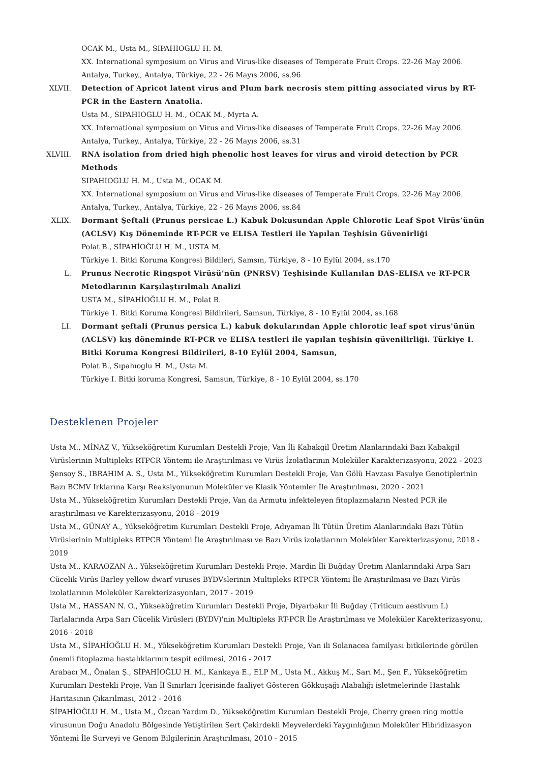OCAK M., Usta M., SIPAHIOGLU H. M.
XX. International symposium on Virus and Virus-like diseases of Temperate Fruit Crops. 22-26 May 2006. Antalya, Turkey., Antalya, Türkiye, 22 - 26 Mayıs 2006, ss.96
XLVII. Detection of Apricot latent virus and Plum bark necrosis stem pitting associated virus by RT-PCR in the Eastern Anatolia.
Usta M., SIPAHIOGLU H. M., OCAK M., Myrta A.
XX. International symposium on Virus and Virus-like diseases of Temperate Fruit Crops. 22-26 May 2006. Antalya, Turkey., Antalya, Türkiye, 22 - 26 Mayıs 2006, ss.31
XLVIII. RNA isolation from dried high phenolic host leaves for virus and viroid detection by PCR Methods
SIPAHIOGLU H. M., Usta M., OCAK M.
XX. International symposium on Virus and Virus-like diseases of Temperate Fruit Crops. 22-26 May 2006. Antalya, Turkey., Antalya, Türkiye, 22 - 26 Mayıs 2006, ss.84
XLIX. Dormant Şeftali (Prunus persicae L.) Kabuk Dokusundan Apple Chlorotic Leaf Spot Virüs’ünün (ACLSV) Kış Döneminde RT-PCR ve ELISA Testleri ile Yapılan Teşhisin Güvenirliği
Polat B., SİPAHİOĞLU H. M., USTA M.
Türkiye 1. Bitki Koruma Kongresi Bildileri, Samsın, Türkiye, 8 - 10 Eylül 2004, ss.170
L. Prunus Necrotic Ringspot Virüsü’nün (PNRSV) Teşhisinde Kullanılan DAS-ELISA ve RT-PCR Metodlarının Karşılaştırılmalı Analizi
USTA M., SİPAHİOĞLU H. M., Polat B.
Türkiye 1. Bitki Koruma Kongresi Bildirileri, Samsun, Türkiye, 8 - 10 Eylül 2004, ss.168
LI. Dormant şeftali (Prunus persica L.) kabuk dokularından Apple chlorotic leaf spot virus'ünün (ACLSV) kış döneminde RT-PCR ve ELISA testleri ile yapılan teşhisin güvenilirliği. Türkiye I. Bitki Koruma Kongresi Bildirileri, 8-10 Eylül 2004, Samsun,
Polat B., Sıpahıoglu H. M., Usta M.
Türkiye I. Bitki koruma Kongresi, Samsun, Türkiye, 8 - 10 Eylül 2004, ss.170
Desteklenen Projeler
Usta M., MİNAZ V., Yükseköğretim Kurumları Destekli Proje, Van İli Kabakgil Üretim Alanlarındaki Bazı Kabakgil Virüslerinin Multipleks RTPCR Yöntemi ile Araştırılması ve Virüs İzolatlarının Moleküler Karakterizasyonu, 2022 - 2023
Şensoy S., IBRAHIM A. S., Usta M., Yükseköğretim Kurumları Destekli Proje, Van Gölü Havzası Fasulye Genotiplerinin Bazı BCMV Irklarına Karşı Reaksiyonunun Moleküler ve Klasik Yöntemler İle Araştırılması, 2020 - 2021
Usta M., Yükseköğretim Kurumları Destekli Proje, Van da Armutu infekteleyen fitoplazmaların Nested PCR ile araştırılması ve Karekterizasyonu, 2018 - 2019
Usta M., GÜNAY A., Yükseköğretim Kurumları Destekli Proje, Adıyaman İli Tütün Üretim Alanlarındaki Bazı Tütün Virüslerinin Multipleks RTPCR Yöntemi İle Araştırılması ve Bazı Virüs izolatlarının Moleküler Karekterizasyonu, 2018 - 2019
Usta M., KARAOZAN A., Yükseköğretim Kurumları Destekli Proje, Mardin İli Buğday Üretim Alanlarındaki Arpa Sarı Cücelik Virüs Barley yellow dwarf viruses BYDVslerinin Multipleks RTPCR Yöntemi İle Araştırılması ve Bazı Virüs izolatlarının Moleküler Karekterizasyonları, 2017 - 2019
Usta M., HASSAN N. O., Yükseköğretim Kurumları Destekli Proje, Diyarbakır İli Buğday (Triticum aestivum L) Tarlalarında Arpa Sarı Cücelik Virüsleri (BYDV)'nin Multipleks RT-PCR İle Araştırılması ve Moleküler Karekterizasyonu, 2016 - 2018
Usta M., SİPAHİOĞLU H. M., Yükseköğretim Kurumları Destekli Proje, Van ili Solanacea familyası bitkilerinde görülen önemli fitoplazma hastalıklarının tespit edilmesi, 2016 - 2017
Arabacı M., Önalan Ş., SİPAHİOĞLU H. M., Kankaya E., ELP M., Usta M., Akkuş M., Sarı M., Şen F., Yükseköğretim Kurumları Destekli Proje, Van İl Sınırları İçerisinde faaliyet Gösteren Gökkuşağı Alabalığı işletmelerinde Hastalık Haritasının Çıkarılması, 2012 - 2016
SİPAHİOĞLU H. M., Usta M., Özcan Yardım D., Yükseköğretim Kurumları Destekli Proje, Cherry green ring mottle virusunun Doğu Anadolu Bölgesinde Yetiştirilen Sert Çekirdekli Meyvelerdeki Yaygınlığının Moleküler Hibridizasyon Yöntemi İle Surveyi ve Genom Bilgilerinin Araştırılması, 2010 - 2015